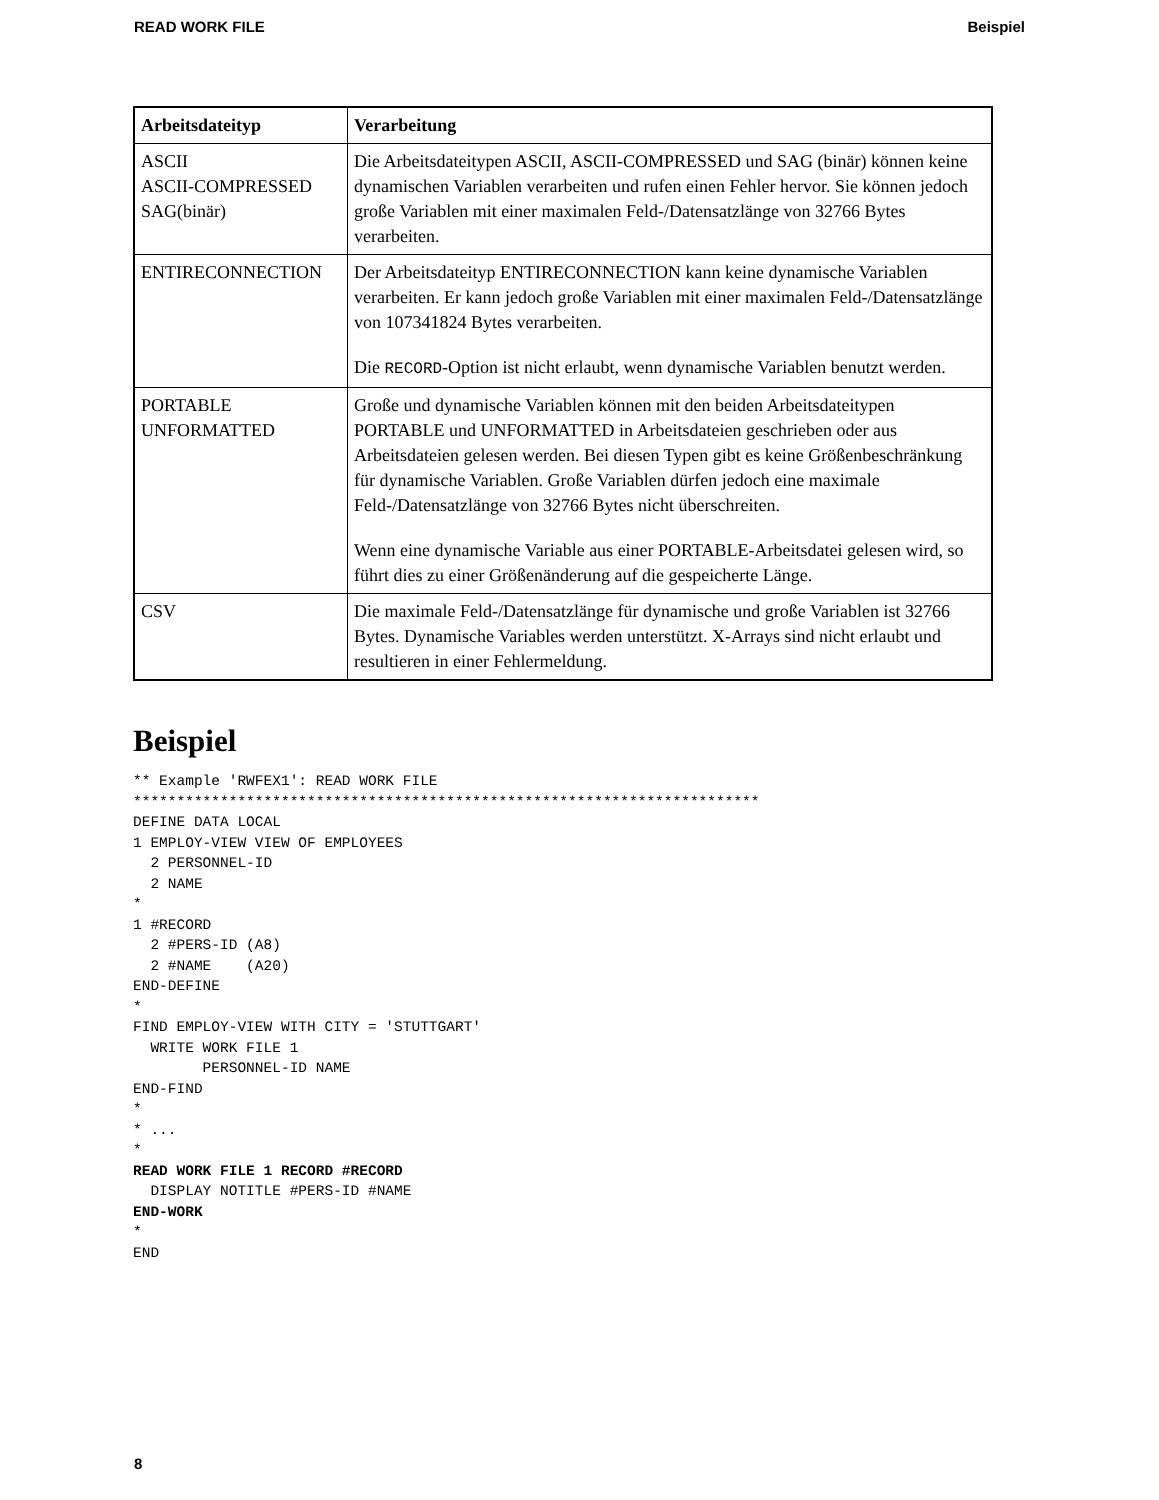READ WORK FILE Beispiel
| Arbeitsdateityp | Verarbeitung |
| --- | --- |
| ASCII ASCII-COMPRESSED SAG(binär) | Die Arbeitsdateitypen ASCII, ASCII-COMPRESSED und SAG (binär) können keine dynamischen Variablen verarbeiten und rufen einen Fehler hervor. Sie können jedoch große Variablen mit einer maximalen Feld-/Datensatzlänge von 32766 Bytes verarbeiten. |
| ENTIRECONNECTION | Der Arbeitsdateityp ENTIRECONNECTION kann keine dynamische Variablen verarbeiten. Er kann jedoch große Variablen mit einer maximalen Feld-/Datensatzlänge von 107341824 Bytes verarbeiten. Die RECORD -Option ist nicht erlaubt, wenn dynamische Variablen benutzt werden. |
| PORTABLE UNFORMATTED | Große und dynamische Variablen können mit den beiden Arbeitsdateitypen PORTABLE und UNFORMATTED in Arbeitsdateien geschrieben oder aus Arbeitsdateien gelesen werden. Bei diesen Typen gibt es keine Größenbeschränkung für dynamische Variablen. Große Variablen dürfen jedoch eine maximale Feld-/Datensatzlänge von 32766 Bytes nicht überschreiten. Wenn eine dynamische Variable aus einer PORTABLE-Arbeitsdatei gelesen wird, so führt dies zu einer Größenänderung auf die gespeicherte Länge. |
| CSV | Die maximale Feld-/Datensatzlänge für dynamische und große Variablen ist 32766 Bytes. Dynamische Variables werden unterstützt. X-Arrays sind nicht erlaubt und resultieren in einer Fehlermeldung. |
Beispiel
** Example 'RWFEX1': READ WORK FILE
************************************************************************
DEFINE DATA LOCAL
1 EMPLOY-VIEW VIEW OF EMPLOYEES
  2 PERSONNEL-ID
  2 NAME
*
1 #RECORD
  2 #PERS-ID (A8)
  2 #NAME    (A20)
END-DEFINE
*
FIND EMPLOY-VIEW WITH CITY = 'STUTTGART'
  WRITE WORK FILE 1
        PERSONNEL-ID NAME
END-FIND
*
* ...
*
READ WORK FILE 1 RECORD #RECORD
  DISPLAY NOTITLE #PERS-ID #NAME
END-WORK
*
END
8